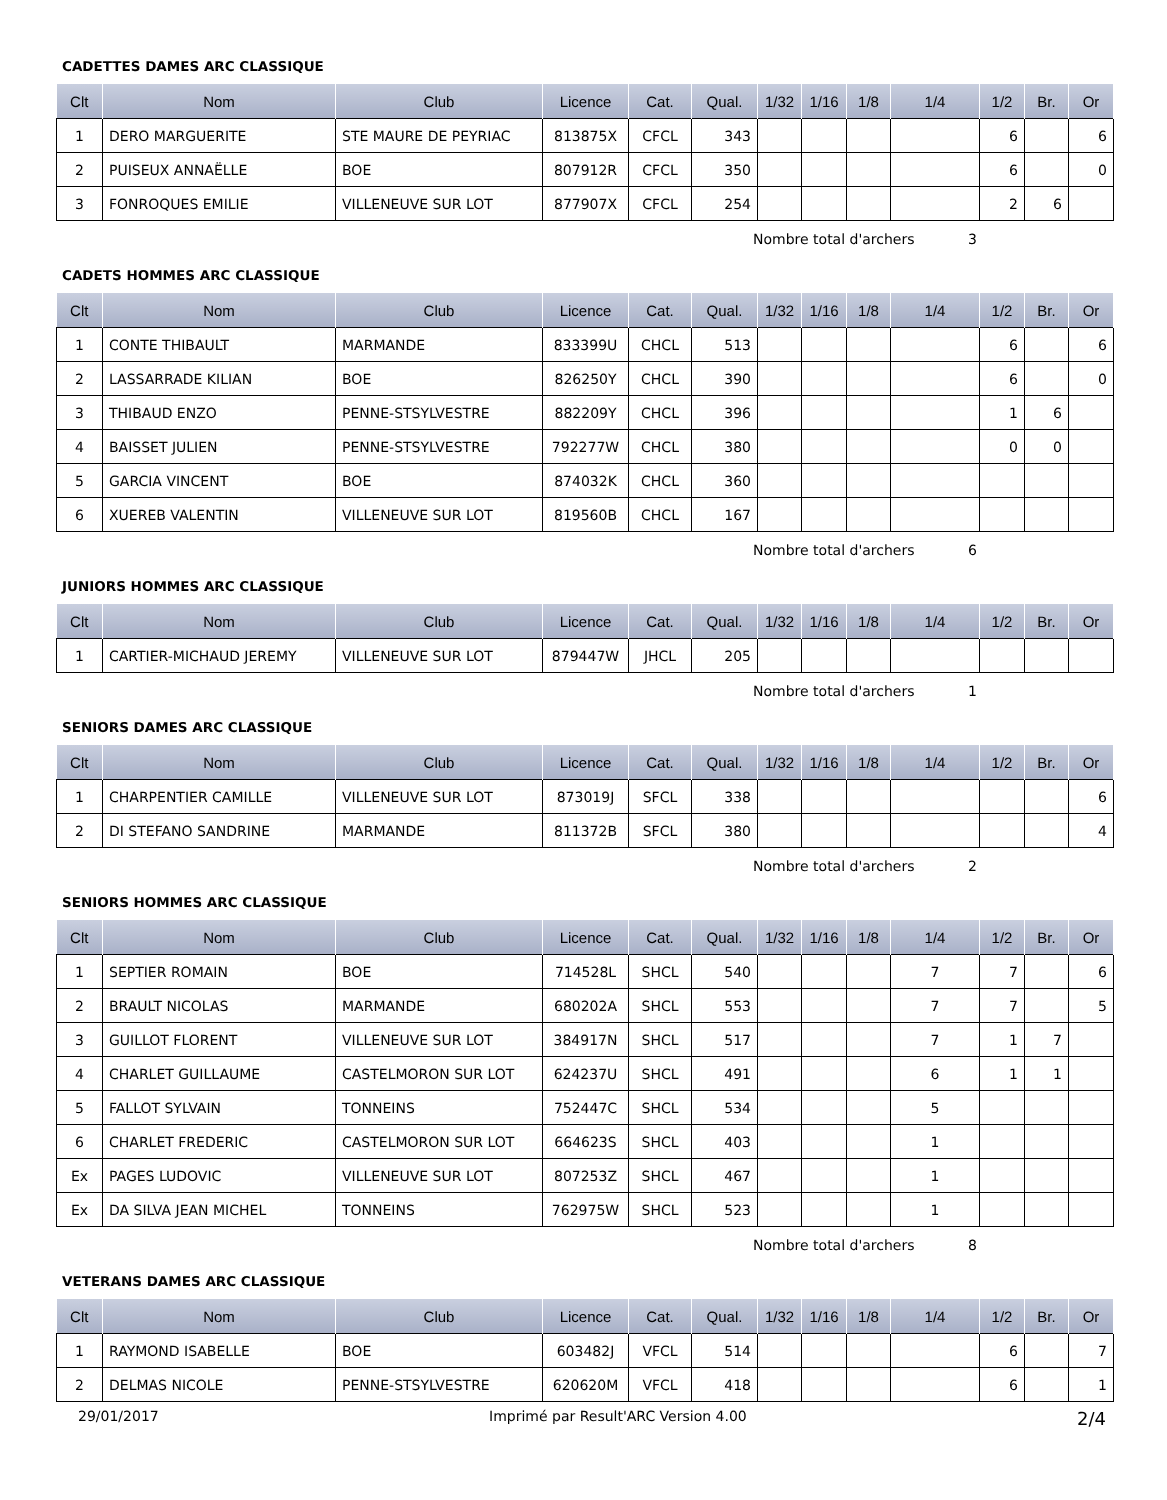CADETTES DAMES ARC CLASSIQUE
| Clt | Nom | Club | Licence | Cat. | Qual. | 1/32 | 1/16 | 1/8 | 1/4 | 1/2 | Br. | Or |
| --- | --- | --- | --- | --- | --- | --- | --- | --- | --- | --- | --- | --- |
| 1 | DERO MARGUERITE | STE MAURE DE PEYRIAC | 813875X | CFCL | 343 | | | | | 6 | | 6 |
| 2 | PUISEUX ANNAËLLE | BOE | 807912R | CFCL | 350 | | | | | 6 | | 0 |
| 3 | FONROQUES EMILIE | VILLENEUVE SUR LOT | 877907X | CFCL | 254 | | | | | 2 | 6 | |
Nombre total d'archers 3
CADETS HOMMES ARC CLASSIQUE
| Clt | Nom | Club | Licence | Cat. | Qual. | 1/32 | 1/16 | 1/8 | 1/4 | 1/2 | Br. | Or |
| --- | --- | --- | --- | --- | --- | --- | --- | --- | --- | --- | --- | --- |
| 1 | CONTE THIBAULT | MARMANDE | 833399U | CHCL | 513 | | | | | 6 | | 6 |
| 2 | LASSARRADE KILIAN | BOE | 826250Y | CHCL | 390 | | | | | 6 | | 0 |
| 3 | THIBAUD ENZO | PENNE-STSYLVESTRE | 882209Y | CHCL | 396 | | | | | 1 | 6 | |
| 4 | BAISSET JULIEN | PENNE-STSYLVESTRE | 792277W | CHCL | 380 | | | | | 0 | 0 | |
| 5 | GARCIA VINCENT | BOE | 874032K | CHCL | 360 | | | | | | | |
| 6 | XUEREB VALENTIN | VILLENEUVE SUR LOT | 819560B | CHCL | 167 | | | | | | | |
Nombre total d'archers 6
JUNIORS HOMMES ARC CLASSIQUE
| Clt | Nom | Club | Licence | Cat. | Qual. | 1/32 | 1/16 | 1/8 | 1/4 | 1/2 | Br. | Or |
| --- | --- | --- | --- | --- | --- | --- | --- | --- | --- | --- | --- | --- |
| 1 | CARTIER-MICHAUD JEREMY | VILLENEUVE SUR LOT | 879447W | JHCL | 205 | | | | | | | |
Nombre total d'archers 1
SENIORS DAMES ARC CLASSIQUE
| Clt | Nom | Club | Licence | Cat. | Qual. | 1/32 | 1/16 | 1/8 | 1/4 | 1/2 | Br. | Or |
| --- | --- | --- | --- | --- | --- | --- | --- | --- | --- | --- | --- | --- |
| 1 | CHARPENTIER CAMILLE | VILLENEUVE SUR LOT | 873019J | SFCL | 338 | | | | | | | 6 |
| 2 | DI STEFANO SANDRINE | MARMANDE | 811372B | SFCL | 380 | | | | | | | 4 |
Nombre total d'archers 2
SENIORS HOMMES ARC CLASSIQUE
| Clt | Nom | Club | Licence | Cat. | Qual. | 1/32 | 1/16 | 1/8 | 1/4 | 1/2 | Br. | Or |
| --- | --- | --- | --- | --- | --- | --- | --- | --- | --- | --- | --- | --- |
| 1 | SEPTIER ROMAIN | BOE | 714528L | SHCL | 540 | | | | 7 | 7 | | 6 |
| 2 | BRAULT NICOLAS | MARMANDE | 680202A | SHCL | 553 | | | | 7 | 7 | | 5 |
| 3 | GUILLOT FLORENT | VILLENEUVE SUR LOT | 384917N | SHCL | 517 | | | | 7 | 1 | 7 | |
| 4 | CHARLET GUILLAUME | CASTELMORON SUR LOT | 624237U | SHCL | 491 | | | | 6 | 1 | 1 | |
| 5 | FALLOT SYLVAIN | TONNEINS | 752447C | SHCL | 534 | | | | 5 | | | |
| 6 | CHARLET FREDERIC | CASTELMORON SUR LOT | 664623S | SHCL | 403 | | | | 1 | | | |
| Ex | PAGES LUDOVIC | VILLENEUVE SUR LOT | 807253Z | SHCL | 467 | | | | 1 | | | |
| Ex | DA SILVA JEAN MICHEL | TONNEINS | 762975W | SHCL | 523 | | | | 1 | | | |
Nombre total d'archers 8
VETERANS DAMES ARC CLASSIQUE
| Clt | Nom | Club | Licence | Cat. | Qual. | 1/32 | 1/16 | 1/8 | 1/4 | 1/2 | Br. | Or |
| --- | --- | --- | --- | --- | --- | --- | --- | --- | --- | --- | --- | --- |
| 1 | RAYMOND ISABELLE | BOE | 603482J | VFCL | 514 | | | | | 6 | | 7 |
| 2 | DELMAS NICOLE | PENNE-STSYLVESTRE | 620620M | VFCL | 418 | | | | | 6 | | 1 |
29/01/2017 Imprimé par Result'ARC Version 4.00 2/4